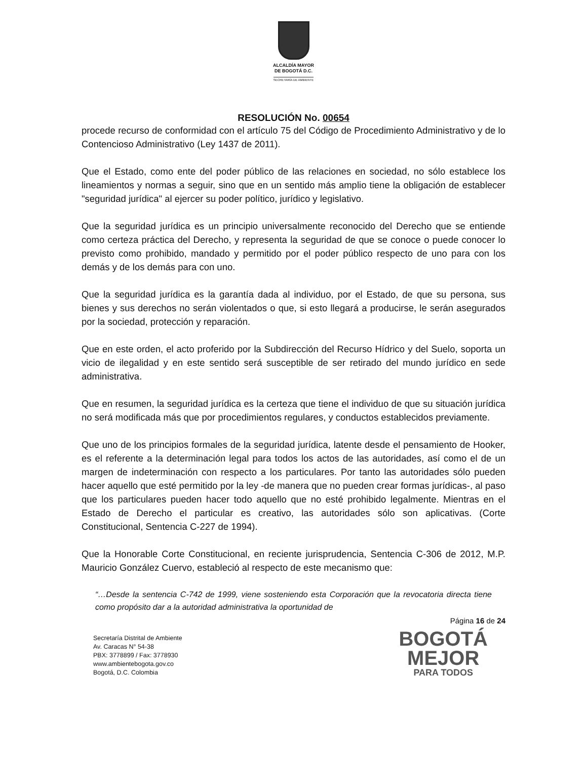ALCALDÍA MAYOR
DE BOGOTÁ D.C.
SECRETARÍA DE AMBIENTE
RESOLUCIÓN No. 00654
procede recurso de conformidad con el artículo 75 del Código de Procedimiento Administrativo y de lo Contencioso Administrativo (Ley 1437 de 2011).
Que el Estado, como ente del poder público de las relaciones en sociedad, no sólo establece los lineamientos y normas a seguir, sino que en un sentido más amplio tiene la obligación de establecer "seguridad jurídica" al ejercer su poder político, jurídico y legislativo.
Que la seguridad jurídica es un principio universalmente reconocido del Derecho que se entiende como certeza práctica del Derecho, y representa la seguridad de que se conoce o puede conocer lo previsto como prohibido, mandado y permitido por el poder público respecto de uno para con los demás y de los demás para con uno.
Que la seguridad jurídica es la garantía dada al individuo, por el Estado, de que su persona, sus bienes y sus derechos no serán violentados o que, si esto llegará a producirse, le serán asegurados por la sociedad, protección y reparación.
Que en este orden, el acto proferido por la Subdirección del Recurso Hídrico y del Suelo, soporta un vicio de ilegalidad y en este sentido será susceptible de ser retirado del mundo jurídico en sede administrativa.
Que en resumen, la seguridad jurídica es la certeza que tiene el individuo de que su situación jurídica no será modificada más que por procedimientos regulares, y conductos establecidos previamente.
Que uno de los principios formales de la seguridad jurídica, latente desde el pensamiento de Hooker, es el referente a la determinación legal para todos los actos de las autoridades, así como el de un margen de indeterminación con respecto a los particulares. Por tanto las autoridades sólo pueden hacer aquello que esté permitido por la ley -de manera que no pueden crear formas jurídicas-, al paso que los particulares pueden hacer todo aquello que no esté prohibido legalmente. Mientras en el Estado de Derecho el particular es creativo, las autoridades sólo son aplicativas. (Corte Constitucional, Sentencia C-227 de 1994).
Que la Honorable Corte Constitucional, en reciente jurisprudencia, Sentencia C-306 de 2012, M.P. Mauricio González Cuervo, estableció al respecto de este mecanismo que:
“…Desde la sentencia C-742 de 1999, viene sosteniendo esta Corporación que la revocatoria directa tiene como propósito dar a la autoridad administrativa la oportunidad de
Página 16 de 24
Secretaría Distrital de Ambiente
Av. Caracas N° 54-38
PBX: 3778899 / Fax: 3778930
www.ambientebogota.gov.co
Bogotá, D.C. Colombia
BOGOTÁ
MEJOR
PARA TODOS